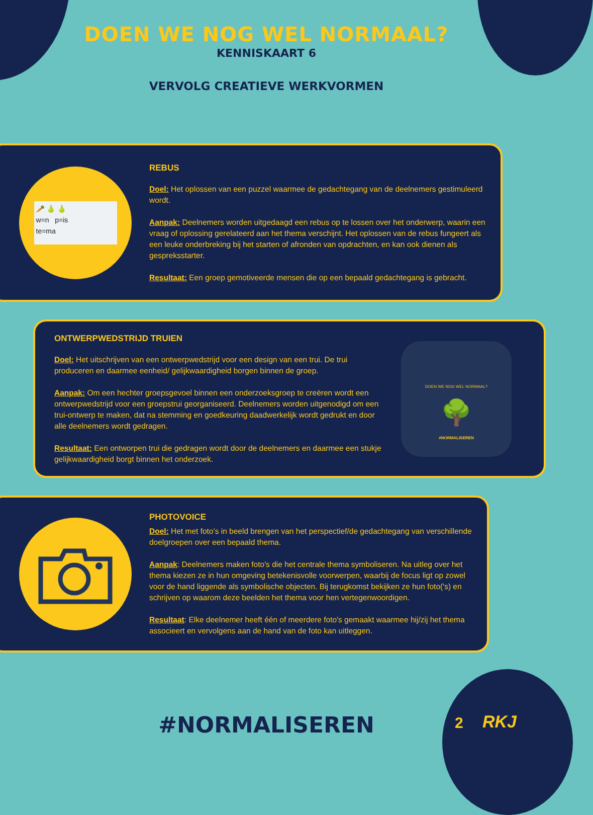DOEN WE NOG WEL NORMAAL?
KENNISKAART 6
VERVOLG CREATIEVE WERKVORMEN
🥕 🍐 🍐
w=n p=is
te=ma
REBUS
Doel: Het oplossen van een puzzel waarmee de gedachtegang van de deelnemers gestimuleerd wordt.
Aanpak: Deelnemers worden uitgedaagd een rebus op te lossen over het onderwerp, waarin een vraag of oplossing gerelateerd aan het thema verschijnt. Het oplossen van de rebus fungeert als een leuke onderbreking bij het starten of afronden van opdrachten, en kan ook dienen als gespreksstarter.
Resultaat: Een groep gemotiveerde mensen die op een bepaald gedachtegang is gebracht.
ONTWERPWEDSTRIJD TRUIEN
Doel: Het uitschrijven van een ontwerpwedstrijd voor een design van een trui. De trui produceren en daarmee eenheid/ gelijkwaardigheid borgen binnen de groep.
Aanpak: Om een hechter groepsgevoel binnen een onderzoeksgroep te creëren wordt een ontwerpwedstrijd voor een groepstrui georganiseerd. Deelnemers worden uitgenodigd om een trui-ontwerp te maken, dat na stemming en goedkeuring daadwerkelijk wordt gedrukt en door alle deelnemers wordt gedragen.
Resultaat: Een ontworpen trui die gedragen wordt door de deelnemers en daarmee een stukje gelijkwaardigheid borgt binnen het onderzoek.
DOEN WE NOG WEL NORMAAL?
🌳
#NORMALISEREN
PHOTOVOICE
Doel: Het met foto’s in beeld brengen van het perspectief/de gedachtegang van verschillende doelgroepen over een bepaald thema.
Aanpak: Deelnemers maken foto's die het centrale thema symboliseren. Na uitleg over het thema kiezen ze in hun omgeving betekenisvolle voorwerpen, waarbij de focus ligt op zowel voor de hand liggende als symbolische objecten. Bij terugkomst bekijken ze hun foto('s) en schrijven op waarom deze beelden het thema voor hen vertegenwoordigen.
Resultaat: Elke deelnemer heeft één of meerdere foto's gemaakt waarmee hij/zij het thema associeert en vervolgens aan de hand van de foto kan uitleggen.
#NORMALISEREN 2 RKJ